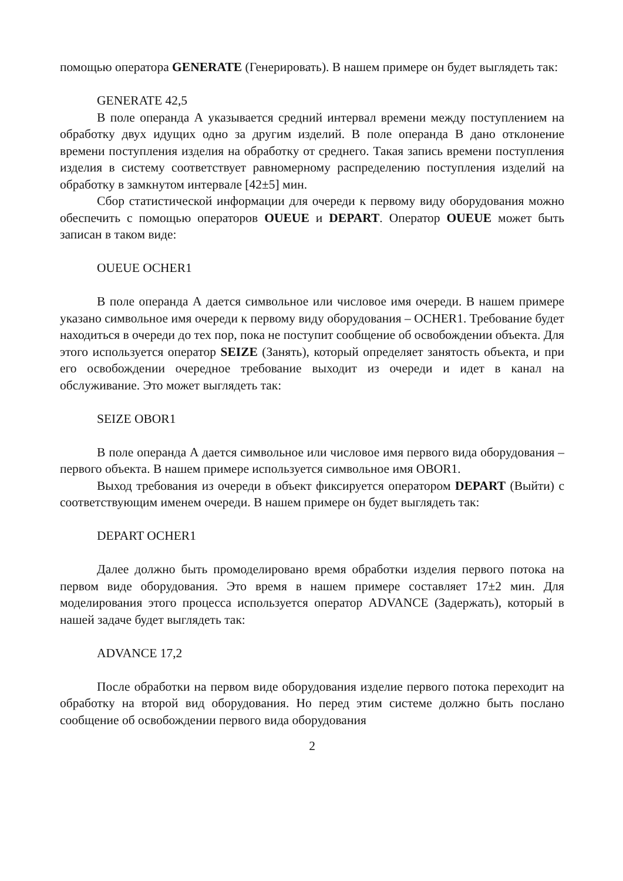помощью оператора GENERATE (Генерировать). В нашем примере он будет выглядеть так:
GENERATE 42,5
В поле операнда А указывается средний интервал времени между поступлением на обработку двух идущих одно за другим изделий. В поле операнда В дано отклонение времени поступления изделия на обработку от среднего. Такая запись времени поступления изделия в систему соответствует равномерному распределению поступления изделий на обработку в замкнутом интервале [42±5] мин.
Сбор статистической информации для очереди к первому виду оборудования можно обеспечить с помощью операторов OUEUE и DEPART. Оператор OUEUE может быть записан в таком виде:
OUEUE OCHER1
В поле операнда А дается символьное или числовое имя очереди. В нашем примере указано символьное имя очереди к первому виду оборудования – OCHER1. Требование будет находиться в очереди до тех пор, пока не поступит сообщение об освобождении объекта. Для этого используется оператор SEIZE (Занять), который определяет занятость объекта, и при его освобождении очередное требование выходит из очереди и идет в канал на обслуживание. Это может выглядеть так:
SEIZE OBOR1
В поле операнда А дается символьное или числовое имя первого вида оборудования – первого объекта. В нашем примере используется символьное имя OBOR1.
Выход требования из очереди в объект фиксируется оператором DEPART (Выйти) с соответствующим именем очереди. В нашем примере он будет выглядеть так:
DEPART OCHER1
Далее должно быть промоделировано время обработки изделия первого потока на первом виде оборудования. Это время в нашем примере составляет 17±2 мин. Для моделирования этого процесса используется оператор ADVANCE (Задержать), который в нашей задаче будет выглядеть так:
ADVANCE 17,2
После обработки на первом виде оборудования изделие первого потока переходит на обработку на второй вид оборудования. Но перед этим системе должно быть послано сообщение об освобождении первого вида оборудования
2